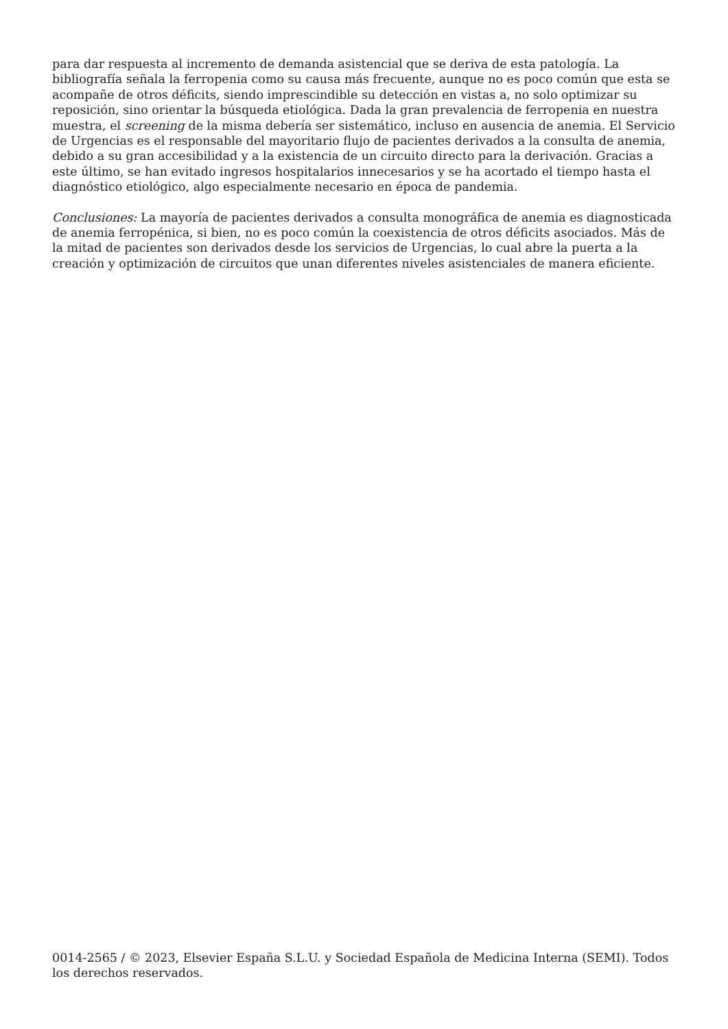para dar respuesta al incremento de demanda asistencial que se deriva de esta patología. La bibliografía señala la ferropenia como su causa más frecuente, aunque no es poco común que esta se acompañe de otros déficits, siendo imprescindible su detección en vistas a, no solo optimizar su reposición, sino orientar la búsqueda etiológica. Dada la gran prevalencia de ferropenia en nuestra muestra, el screening de la misma debería ser sistemático, incluso en ausencia de anemia. El Servicio de Urgencias es el responsable del mayoritario flujo de pacientes derivados a la consulta de anemia, debido a su gran accesibilidad y a la existencia de un circuito directo para la derivación. Gracias a este último, se han evitado ingresos hospitalarios innecesarios y se ha acortado el tiempo hasta el diagnóstico etiológico, algo especialmente necesario en época de pandemia.
Conclusiones: La mayoría de pacientes derivados a consulta monográfica de anemia es diagnosticada de anemia ferropénica, si bien, no es poco común la coexistencia de otros déficits asociados. Más de la mitad de pacientes son derivados desde los servicios de Urgencias, lo cual abre la puerta a la creación y optimización de circuitos que unan diferentes niveles asistenciales de manera eficiente.
0014-2565 / © 2023, Elsevier España S.L.U. y Sociedad Española de Medicina Interna (SEMI). Todos los derechos reservados.